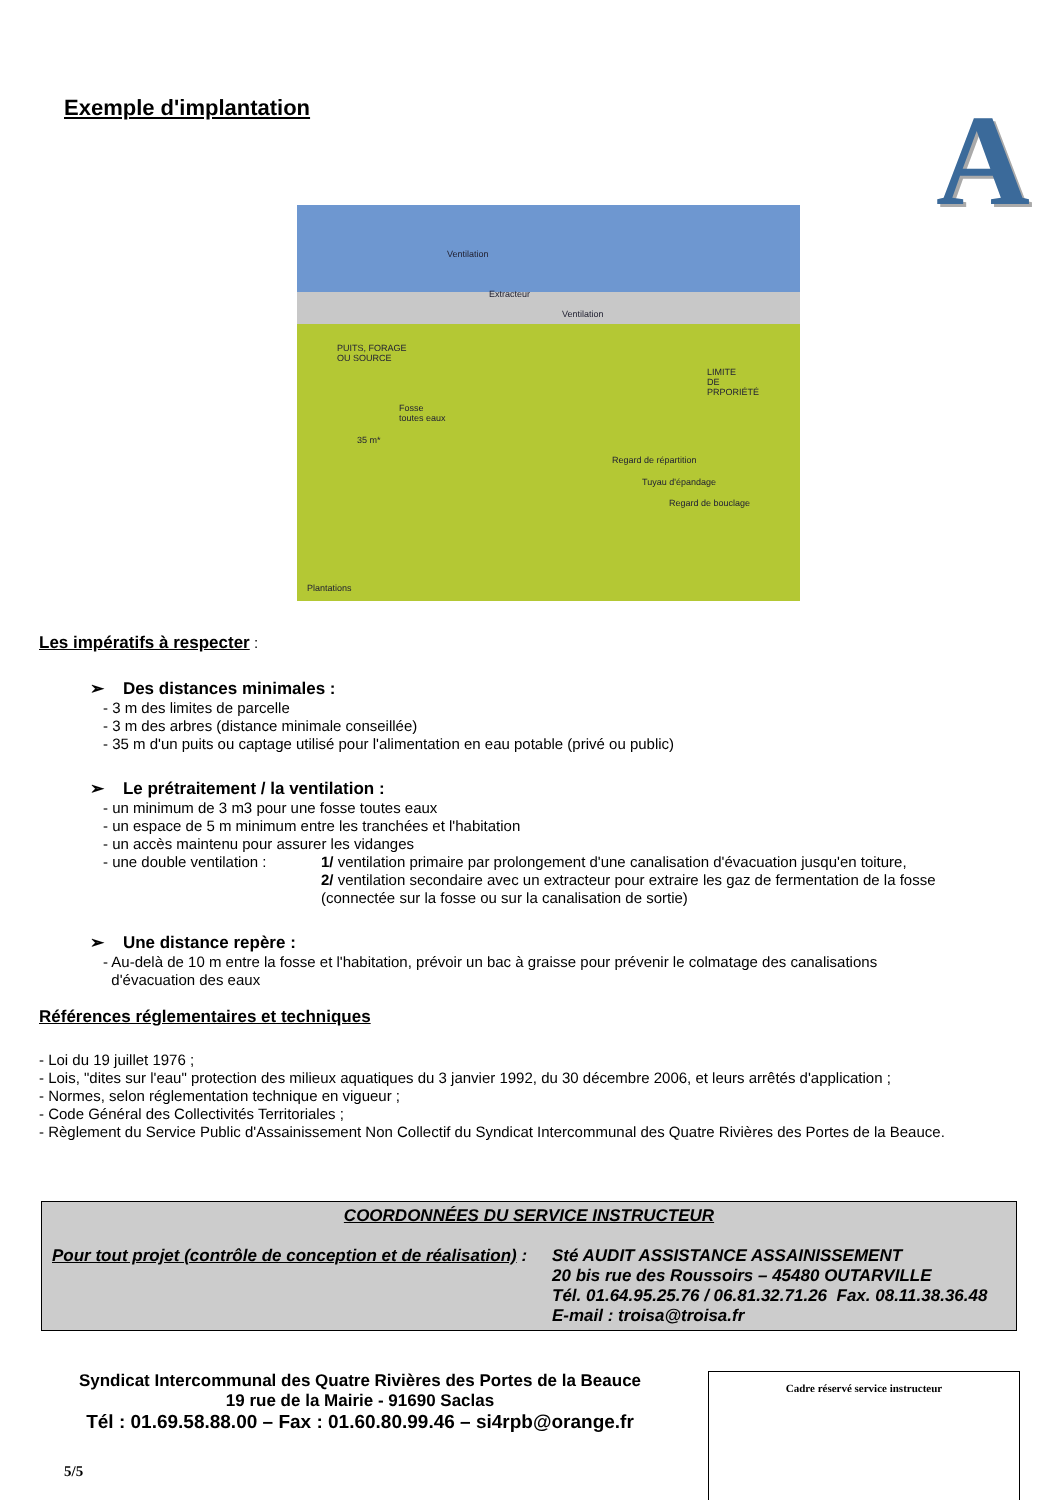Exemple d'implantation
A
Ventilation
Extracteur
Ventilation
PUITS, FORAGE
OU SOURCE
LIMITE
DE
PRPORIÉTÉ
Fosse
toutes eaux
35 m*
Regard de répartition
Tuyau d'épandage
Regard de bouclage
Plantations
Les impératifs à respecter
:
➢ Des distances minimales :
- 3 m des limites de parcelle
- 3 m des arbres (distance minimale conseillée)
- 35 m d'un puits ou captage utilisé pour l'alimentation en eau potable (privé ou public)
➢ Le prétraitement / la ventilation :
- un minimum de 3 m3 pour une fosse toutes eaux
- un espace de 5 m minimum entre les tranchées et l'habitation
- un accès maintenu pour assurer les vidanges
- une double ventilation :
1/ ventilation primaire par prolongement d'une canalisation d'évacuation jusqu'en toiture,
2/ ventilation secondaire avec un extracteur pour extraire les gaz de fermentation de la fosse
(connectée sur la fosse ou sur la canalisation de sortie)
➢ Une distance repère :
- Au-delà de 10 m entre la fosse et l'habitation, prévoir un bac à graisse pour prévenir le colmatage des canalisations
d'évacuation des eaux
Références réglementaires et techniques
- Loi du 19 juillet 1976 ;
- Lois, "dites sur l'eau" protection des milieux aquatiques du 3 janvier 1992, du 30 décembre 2006, et leurs arrêtés d'application ;
- Normes, selon réglementation technique en vigueur ;
- Code Général des Collectivités Territoriales ;
- Règlement du Service Public d'Assainissement Non Collectif du Syndicat Intercommunal des Quatre Rivières des Portes de la Beauce.
COORDONNÉES DU SERVICE INSTRUCTEUR
Pour tout projet (contrôle de conception et de réalisation) :
Sté AUDIT ASSISTANCE ASSAINISSEMENT
20 bis rue des Roussoirs – 45480 OUTARVILLE
Tél. 01.64.95.25.76 / 06.81.32.71.26 Fax. 08.11.38.36.48
E-mail : troisa@troisa.fr
Syndicat Intercommunal des Quatre Rivières des Portes de la Beauce
19 rue de la Mairie - 91690 Saclas
Tél : 01.69.58.88.00 – Fax : 01.60.80.99.46 – si4rpb@orange.fr
5/5
Cadre réservé service instructeur